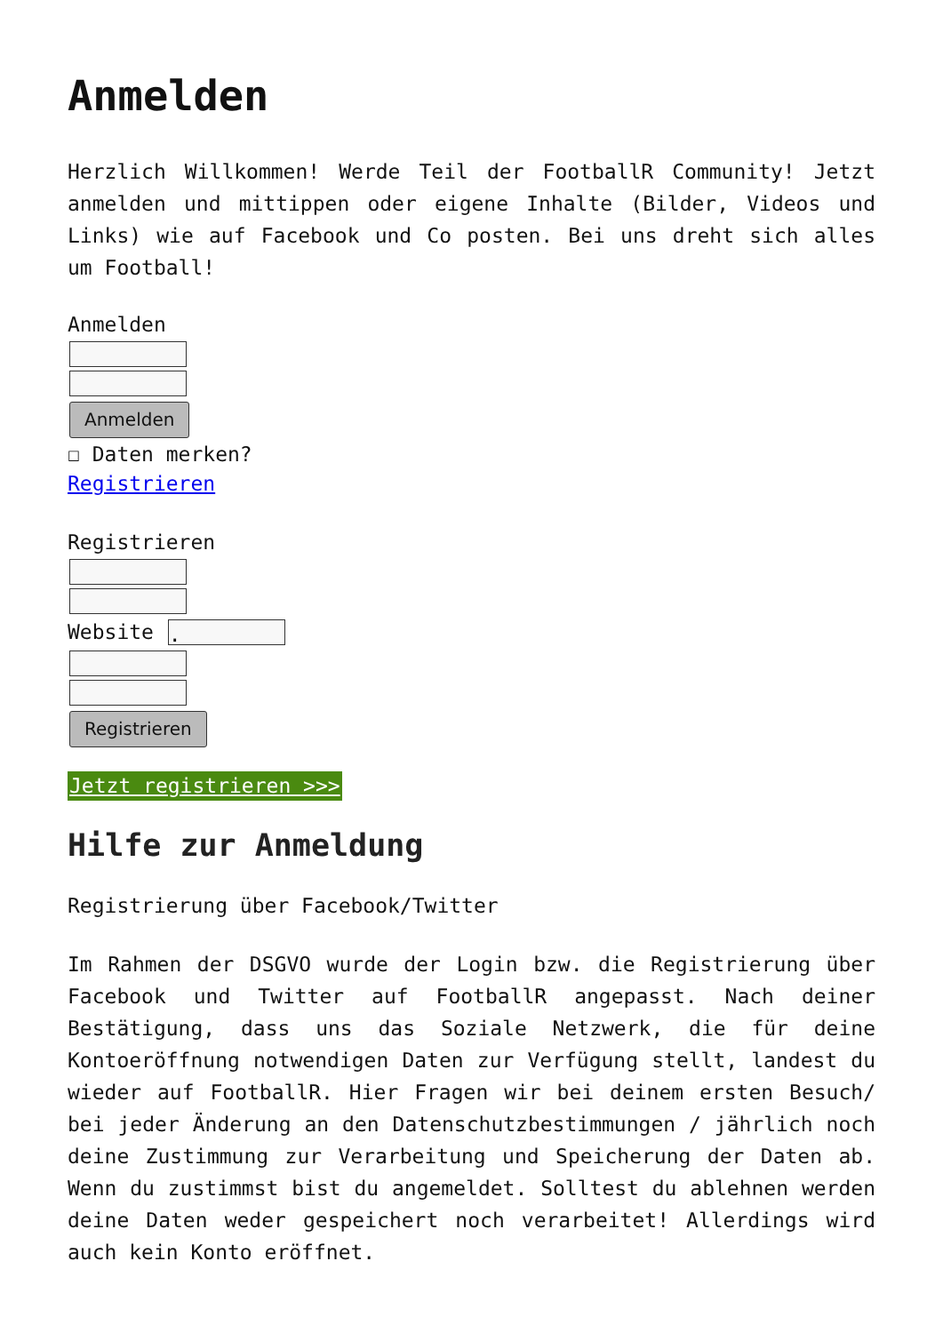Anmelden
Herzlich Willkommen! Werde Teil der FootballR Community! Jetzt anmelden und mittippen oder eigene Inhalte (Bilder, Videos und Links) wie auf Facebook und Co posten. Bei uns dreht sich alles um Football!
Anmelden Anmelden
☐ Daten merken?
Registrieren
Registrieren Website . Registrieren
Jetzt registrieren >>>
Hilfe zur Anmeldung
Registrierung über Facebook/Twitter
Im Rahmen der DSGVO wurde der Login bzw. die Registrierung über Facebook und Twitter auf FootballR angepasst. Nach deiner Bestätigung, dass uns das Soziale Netzwerk, die für deine Kontoeröffnung notwendigen Daten zur Verfügung stellt, landest du wieder auf FootballR. Hier Fragen wir bei deinem ersten Besuch/ bei jeder Änderung an den Datenschutzbestimmungen / jährlich noch deine Zustimmung zur Verarbeitung und Speicherung der Daten ab. Wenn du zustimmst bist du angemeldet. Solltest du ablehnen werden deine Daten weder gespeichert noch verarbeitet! Allerdings wird auch kein Konto eröffnet.